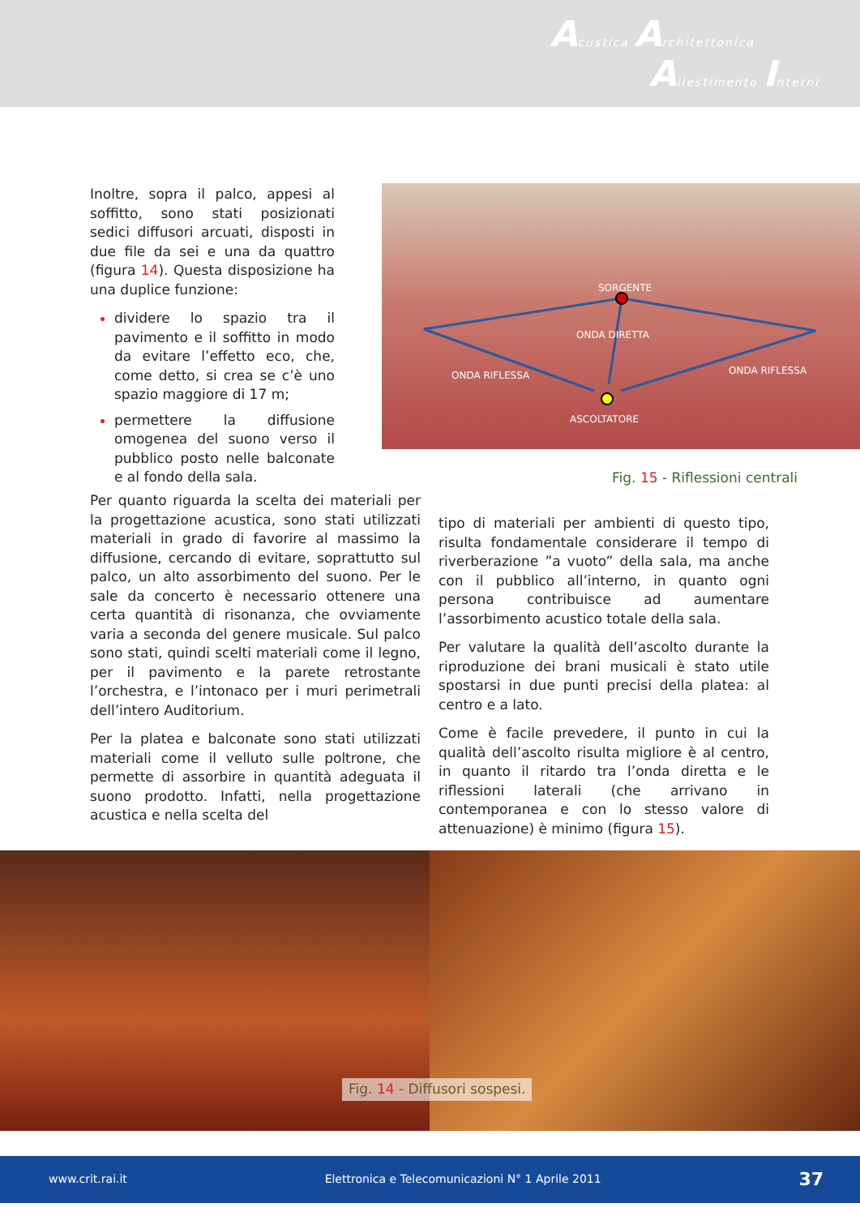Acustica Architettonica
Allestimento Interni
Inoltre, sopra il palco, appesi al soffitto, sono stati posizionati sedici diffusori arcuati, disposti in due file da sei e una da quattro (figura 14). Questa disposizione ha una duplice funzione:
dividere lo spazio tra il pavimento e il soffitto in modo da evitare l’effetto eco, che, come detto, si crea se c’è uno spazio maggiore di 17 m;
permettere la diffusione omogenea del suono verso il pubblico posto nelle balconate e al fondo della sala.
SORGENTE
ONDA DIRETTA
ONDA RIFLESSA ONDA RIFLESSA
ASCOLTATORE
Fig. 15 - Riflessioni centrali
Per quanto riguarda la scelta dei materiali per la progettazione acustica, sono stati utilizzati materiali in grado di favorire al massimo la diffusione, cercando di evitare, soprattutto sul palco, un alto assorbimento del suono. Per le sale da concerto è necessario ottenere una certa quantità di risonanza, che ovviamente varia a seconda del genere musicale. Sul palco sono stati, quindi scelti materiali come il legno, per il pavimento e la parete retrostante l’orchestra, e l’intonaco per i muri perimetrali dell’intero Auditorium.
Per la platea e balconate sono stati utilizzati materiali come il velluto sulle poltrone, che permette di assorbire in quantità adeguata il suono prodotto. Infatti, nella progettazione acustica e nella scelta del
tipo di materiali per ambienti di questo tipo, risulta fondamentale considerare il tempo di riverberazione ”a vuoto” della sala, ma anche con il pubblico all’interno, in quanto ogni persona contribuisce ad aumentare l’assorbimento acustico totale della sala.
Per valutare la qualità dell’ascolto durante la riproduzione dei brani musicali è stato utile spostarsi in due punti precisi della platea: al centro e a lato.
Come è facile prevedere, il punto in cui la qualità dell’ascolto risulta migliore è al centro, in quanto il ritardo tra l’onda diretta e le riflessioni laterali (che arrivano in contemporanea e con lo stesso valore di attenuazione) è minimo (figura 15).
Fig. 14 - Diffusori sospesi.
www.crit.rai.it Elettronica e Telecomunicazioni N° 1 Aprile 2011 37